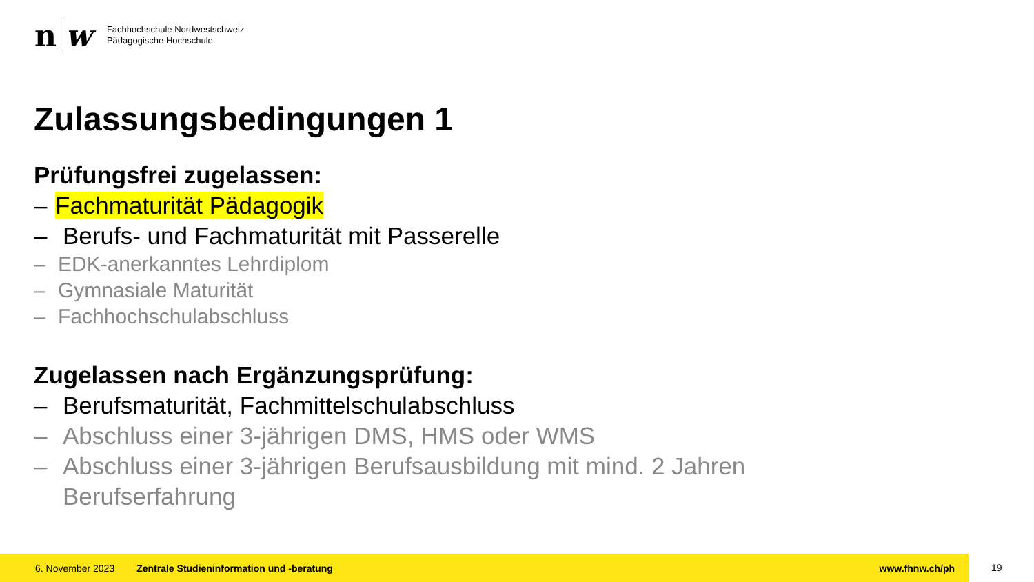n w
Fachhochschule Nordwestschweiz
Pädagogische Hochschule
Zulassungsbedingungen 1
Prüfungsfrei zugelassen:
– Fachmaturität Pädagogik
– Berufs- und Fachmaturität mit Passerelle
– EDK-anerkanntes Lehrdiplom
– Gymnasiale Maturität
– Fachhochschulabschluss
Zugelassen nach Ergänzungsprüfung:
– Berufsmaturität, Fachmittelschulabschluss
– Abschluss einer 3-jährigen DMS, HMS oder WMS
– Abschluss einer 3-jährigen Berufsausbildung mit mind. 2 Jahren
Berufserfahrung
6. November 2023 Zentrale Studieninformation und -beratung www.fhnw.ch/ph
19